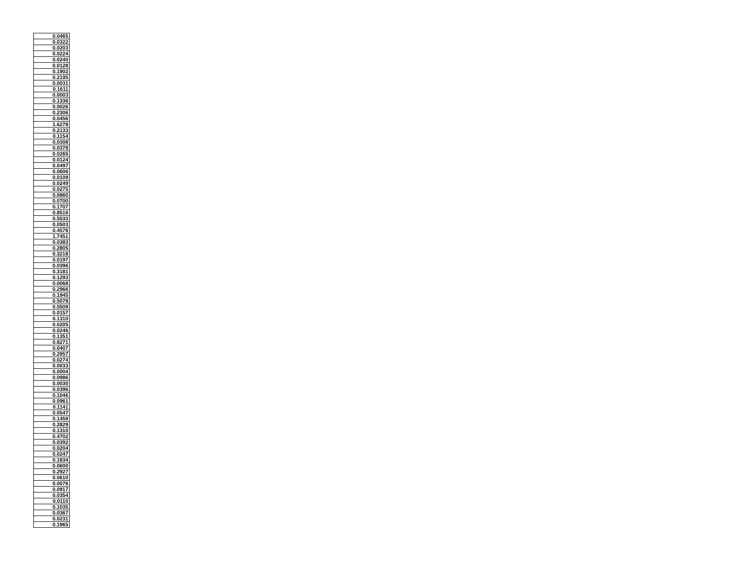| 0.0465 |
| 0.0322 |
| 0.0203 |
| 0.0224 |
| 0.0240 |
| 0.0128 |
| 0.1902 |
| 0.2195 |
| 0.0031 |
| 0.1611 |
| 0.0003 |
| 0.1336 |
| 0.0026 |
| 0.2306 |
| 0.0456 |
| 1.6278 |
| 0.2133 |
| 0.1154 |
| 0.0308 |
| 0.0378 |
| 0.0265 |
| 0.0124 |
| 0.0497 |
| 0.0606 |
| 0.0109 |
| 0.0249 |
| 0.0275 |
| 0.0860 |
| 0.0700 |
| 0.1707 |
| 0.8516 |
| 0.5533 |
| 0.0503 |
| 0.4576 |
| 1.7451 |
| 0.0383 |
| 0.2805 |
| 0.3218 |
| 0.0197 |
| 0.0396 |
| 0.3181 |
| 0.1293 |
| 0.0068 |
| 0.2966 |
| 0.1945 |
| 0.5078 |
| 0.0509 |
| 0.0157 |
| 0.1310 |
| 0.0205 |
| 0.0246 |
| 0.1351 |
| 0.8271 |
| 0.0407 |
| 0.2957 |
| 0.0274 |
| 0.0033 |
| 0.0004 |
| 0.0986 |
| 0.0030 |
| 0.0396 |
| 0.1046 |
| 0.0961 |
| 0.1141 |
| 0.0547 |
| 0.1459 |
| 0.2829 |
| 0.1310 |
| 0.4702 |
| 0.0392 |
| 0.0204 |
| 0.0247 |
| 0.1834 |
| 0.0600 |
| 0.2927 |
| 0.0610 |
| 0.0076 |
| 0.0917 |
| 0.0354 |
| 0.0110 |
| 0.1035 |
| 0.0367 |
| 0.0231 |
| 0.1965 |